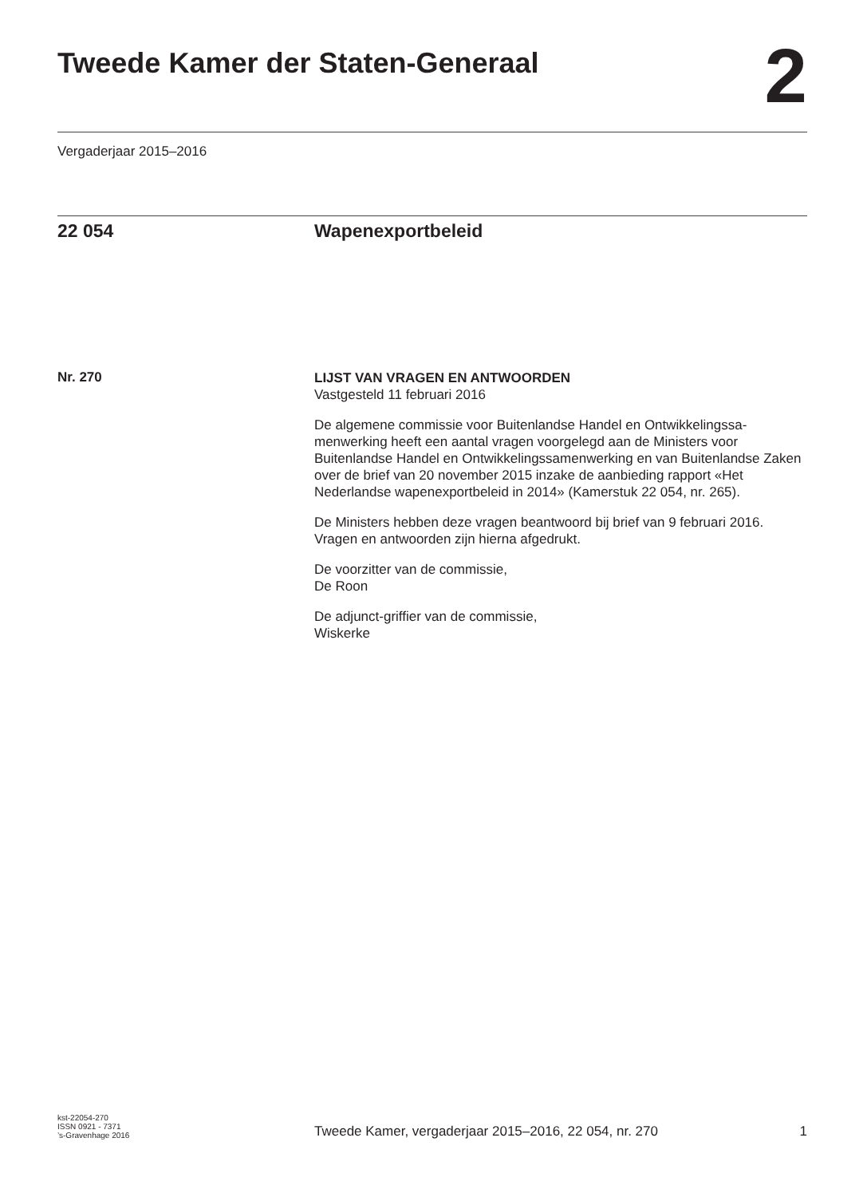Tweede Kamer der Staten-Generaal
2
Vergaderjaar 2015–2016
22 054 Wapenexportbeleid
Nr. 270
LIJST VAN VRAGEN EN ANTWOORDEN
Vastgesteld 11 februari 2016
De algemene commissie voor Buitenlandse Handel en Ontwikkelingssa-menwerking heeft een aantal vragen voorgelegd aan de Ministers voor Buitenlandse Handel en Ontwikkelingssamenwerking en van Buitenlandse Zaken over de brief van 20 november 2015 inzake de aanbieding rapport «Het Nederlandse wapenexportbeleid in 2014» (Kamerstuk 22 054, nr. 265).
De Ministers hebben deze vragen beantwoord bij brief van 9 februari 2016. Vragen en antwoorden zijn hierna afgedrukt.
De voorzitter van de commissie,
De Roon
De adjunct-griffier van de commissie,
Wiskerke
kst-22054-270
ISSN 0921 - 7371
’s-Gravenhage 2016
Tweede Kamer, vergaderjaar 2015–2016, 22 054, nr. 270
1